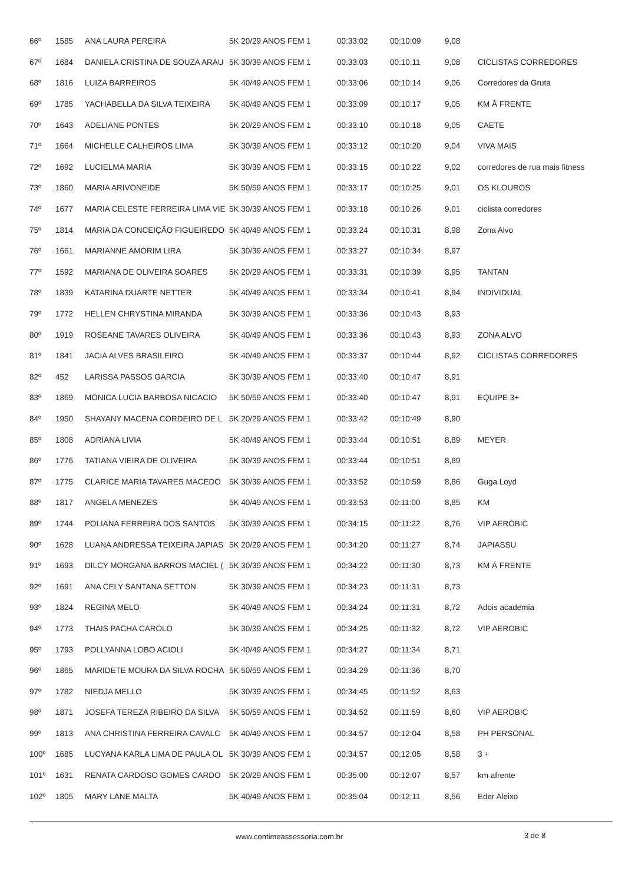| 66º | 1585 | ANA LAURA PEREIRA | 5K 20/29 ANOS FEM 1 | 00:33:02 | 00:10:09 | 9,08 | |
| 67º | 1684 | DANIELA CRISTINA DE SOUZA ARAU | 5K 30/39 ANOS FEM 1 | 00:33:03 | 00:10:11 | 9,08 | CICLISTAS CORREDORES |
| 68º | 1816 | LUIZA BARREIROS | 5K 40/49 ANOS FEM 1 | 00:33:06 | 00:10:14 | 9,06 | Corredores da Gruta |
| 69º | 1785 | YACHABELLA DA SILVA TEIXEIRA | 5K 40/49 ANOS FEM 1 | 00:33:09 | 00:10:17 | 9,05 | KM Á FRENTE |
| 70º | 1643 | ADELIANE PONTES | 5K 20/29 ANOS FEM 1 | 00:33:10 | 00:10:18 | 9,05 | CAETE |
| 71º | 1664 | MICHELLE CALHEIROS LIMA | 5K 30/39 ANOS FEM 1 | 00:33:12 | 00:10:20 | 9,04 | VIVA MAIS |
| 72º | 1692 | LUCIELMA MARIA | 5K 30/39 ANOS FEM 1 | 00:33:15 | 00:10:22 | 9,02 | corredores de rua mais fitness |
| 73º | 1860 | MARIA ARIVONEIDE | 5K 50/59 ANOS FEM 1 | 00:33:17 | 00:10:25 | 9,01 | OS KLOUROS |
| 74º | 1677 | MARIA CELESTE FERREIRA LIMA VIE | 5K 30/39 ANOS FEM 1 | 00:33:18 | 00:10:26 | 9,01 | ciclista corredores |
| 75º | 1814 | MARIA DA CONCEIÇÃO FIGUEIREDO | 5K 40/49 ANOS FEM 1 | 00:33:24 | 00:10:31 | 8,98 | Zona Alvo |
| 76º | 1661 | MARIANNE AMORIM LIRA | 5K 30/39 ANOS FEM 1 | 00:33:27 | 00:10:34 | 8,97 | |
| 77º | 1592 | MARIANA DE OLIVEIRA SOARES | 5K 20/29 ANOS FEM 1 | 00:33:31 | 00:10:39 | 8,95 | TANTAN |
| 78º | 1839 | KATARINA DUARTE NETTER | 5K 40/49 ANOS FEM 1 | 00:33:34 | 00:10:41 | 8,94 | INDIVIDUAL |
| 79º | 1772 | HELLEN CHRYSTINA MIRANDA | 5K 30/39 ANOS FEM 1 | 00:33:36 | 00:10:43 | 8,93 | |
| 80º | 1919 | ROSEANE TAVARES OLIVEIRA | 5K 40/49 ANOS FEM 1 | 00:33:36 | 00:10:43 | 8,93 | ZONA ALVO |
| 81º | 1841 | JACIA ALVES BRASILEIRO | 5K 40/49 ANOS FEM 1 | 00:33:37 | 00:10:44 | 8,92 | CICLISTAS CORREDORES |
| 82º | 452 | LARISSA PASSOS GARCIA | 5K 30/39 ANOS FEM 1 | 00:33:40 | 00:10:47 | 8,91 | |
| 83º | 1869 | MONICA LUCIA BARBOSA NICACIO | 5K 50/59 ANOS FEM 1 | 00:33:40 | 00:10:47 | 8,91 | EQUIPE 3+ |
| 84º | 1950 | SHAYANY MACENA CORDEIRO DE L | 5K 20/29 ANOS FEM 1 | 00:33:42 | 00:10:49 | 8,90 | |
| 85º | 1808 | ADRIANA LIVIA | 5K 40/49 ANOS FEM 1 | 00:33:44 | 00:10:51 | 8,89 | MEYER |
| 86º | 1776 | TATIANA VIEIRA DE OLIVEIRA | 5K 30/39 ANOS FEM 1 | 00:33:44 | 00:10:51 | 8,89 | |
| 87º | 1775 | CLARICE MARIA TAVARES MACEDO | 5K 30/39 ANOS FEM 1 | 00:33:52 | 00:10:59 | 8,86 | Guga Loyd |
| 88º | 1817 | ANGELA MENEZES | 5K 40/49 ANOS FEM 1 | 00:33:53 | 00:11:00 | 8,85 | KM |
| 89º | 1744 | POLIANA FERREIRA DOS SANTOS | 5K 30/39 ANOS FEM 1 | 00:34:15 | 00:11:22 | 8,76 | VIP AEROBIC |
| 90º | 1628 | LUANA ANDRESSA TEIXEIRA JAPIAS | 5K 20/29 ANOS FEM 1 | 00:34:20 | 00:11:27 | 8,74 | JAPIASSU |
| 91º | 1693 | DILCY MORGANA BARROS MACIEL ( | 5K 30/39 ANOS FEM 1 | 00:34:22 | 00:11:30 | 8,73 | KM Á FRENTE |
| 92º | 1691 | ANA CELY SANTANA SETTON | 5K 30/39 ANOS FEM 1 | 00:34:23 | 00:11:31 | 8,73 | |
| 93º | 1824 | REGINA MELO | 5K 40/49 ANOS FEM 1 | 00:34:24 | 00:11:31 | 8,72 | Adois academia |
| 94º | 1773 | THAIS PACHA CAROLO | 5K 30/39 ANOS FEM 1 | 00:34:25 | 00:11:32 | 8,72 | VIP AEROBIC |
| 95º | 1793 | POLLYANNA LOBO ACIOLI | 5K 40/49 ANOS FEM 1 | 00:34:27 | 00:11:34 | 8,71 | |
| 96º | 1865 | MARIDETE MOURA DA SILVA ROCHA | 5K 50/59 ANOS FEM 1 | 00:34:29 | 00:11:36 | 8,70 | |
| 97º | 1782 | NIEDJA MELLO | 5K 30/39 ANOS FEM 1 | 00:34:45 | 00:11:52 | 8,63 | |
| 98º | 1871 | JOSEFA TEREZA RIBEIRO DA SILVA | 5K 50/59 ANOS FEM 1 | 00:34:52 | 00:11:59 | 8,60 | VIP AEROBIC |
| 99º | 1813 | ANA CHRISTINA FERREIRA CAVALC | 5K 40/49 ANOS FEM 1 | 00:34:57 | 00:12:04 | 8,58 | PH PERSONAL |
| 100º | 1685 | LUCYANA KARLA LIMA DE PAULA OL | 5K 30/39 ANOS FEM 1 | 00:34:57 | 00:12:05 | 8,58 | 3 + |
| 101º | 1631 | RENATA CARDOSO GOMES CARDO | 5K 20/29 ANOS FEM 1 | 00:35:00 | 00:12:07 | 8,57 | km afrente |
| 102º | 1805 | MARY LANE MALTA | 5K 40/49 ANOS FEM 1 | 00:35:04 | 00:12:11 | 8,56 | Eder Aleixo |
www.contimeassessoria.com.br 3 de 8